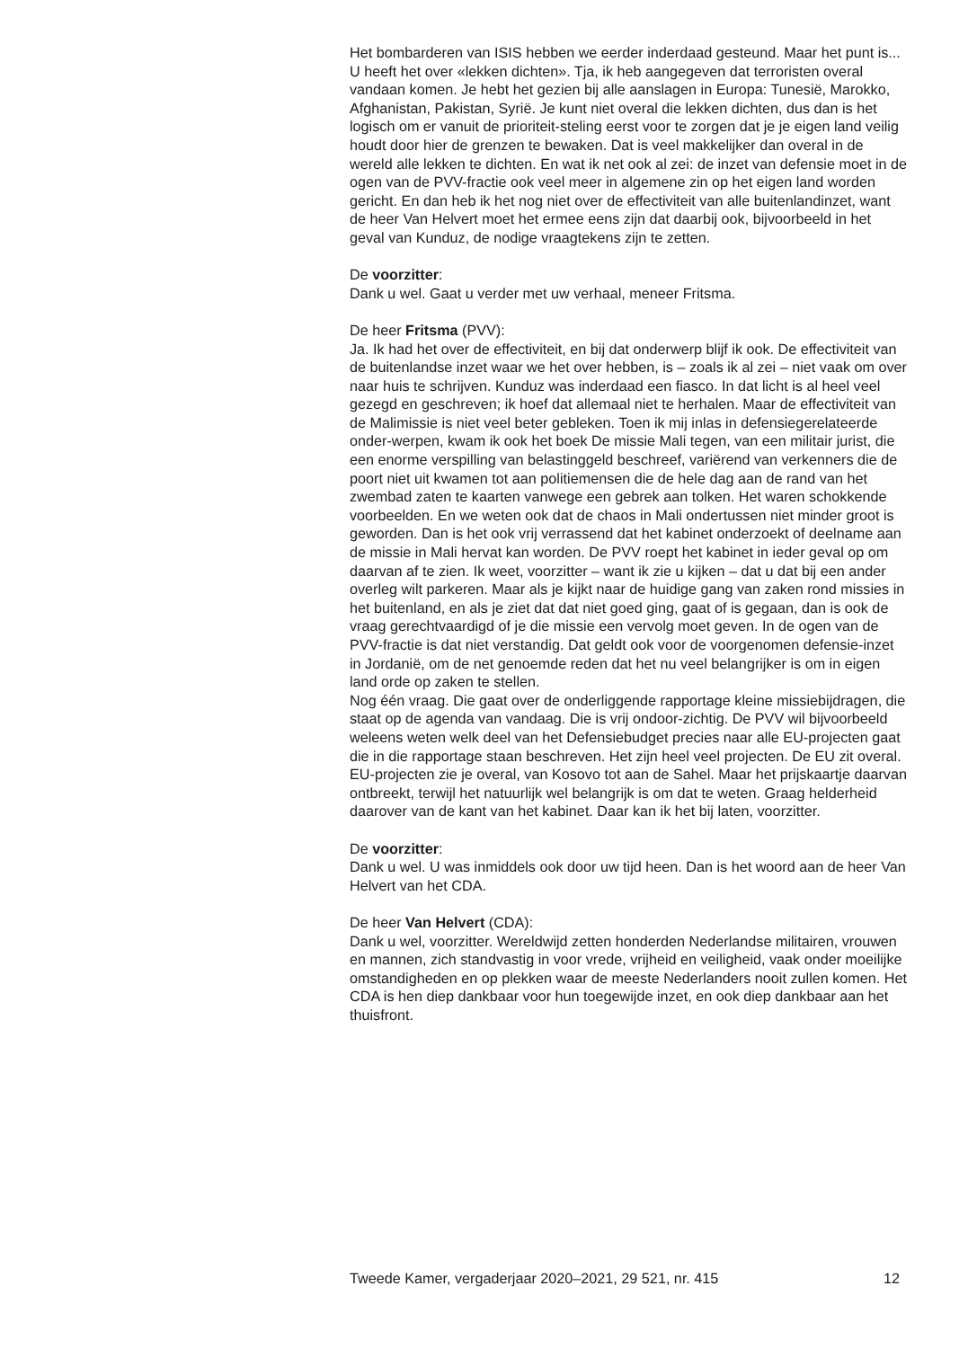Het bombarderen van ISIS hebben we eerder inderdaad gesteund. Maar het punt is... U heeft het over «lekken dichten». Tja, ik heb aangegeven dat terroristen overal vandaan komen. Je hebt het gezien bij alle aanslagen in Europa: Tunesië, Marokko, Afghanistan, Pakistan, Syrië. Je kunt niet overal die lekken dichten, dus dan is het logisch om er vanuit de prioriteit-steling eerst voor te zorgen dat je je eigen land veilig houdt door hier de grenzen te bewaken. Dat is veel makkelijker dan overal in de wereld alle lekken te dichten. En wat ik net ook al zei: de inzet van defensie moet in de ogen van de PVV-fractie ook veel meer in algemene zin op het eigen land worden gericht. En dan heb ik het nog niet over de effectiviteit van alle buitenlandinzet, want de heer Van Helvert moet het ermee eens zijn dat daarbij ook, bijvoorbeeld in het geval van Kunduz, de nodige vraagtekens zijn te zetten.
De voorzitter:
Dank u wel. Gaat u verder met uw verhaal, meneer Fritsma.
De heer Fritsma (PVV):
Ja. Ik had het over de effectiviteit, en bij dat onderwerp blijf ik ook. De effectiviteit van de buitenlandse inzet waar we het over hebben, is – zoals ik al zei – niet vaak om over naar huis te schrijven. Kunduz was inderdaad een fiasco. In dat licht is al heel veel gezegd en geschreven; ik hoef dat allemaal niet te herhalen. Maar de effectiviteit van de Malimissie is niet veel beter gebleken. Toen ik mij inlas in defensiegerelateerde onder-werpen, kwam ik ook het boek De missie Mali tegen, van een militair jurist, die een enorme verspilling van belastinggeld beschreef, variërend van verkenners die de poort niet uit kwamen tot aan politiemensen die de hele dag aan de rand van het zwembad zaten te kaarten vanwege een gebrek aan tolken. Het waren schokkende voorbeelden. En we weten ook dat de chaos in Mali ondertussen niet minder groot is geworden. Dan is het ook vrij verrassend dat het kabinet onderzoekt of deelname aan de missie in Mali hervat kan worden. De PVV roept het kabinet in ieder geval op om daarvan af te zien. Ik weet, voorzitter – want ik zie u kijken – dat u dat bij een ander overleg wilt parkeren. Maar als je kijkt naar de huidige gang van zaken rond missies in het buitenland, en als je ziet dat dat niet goed ging, gaat of is gegaan, dan is ook de vraag gerechtvaardigd of je die missie een vervolg moet geven. In de ogen van de PVV-fractie is dat niet verstandig. Dat geldt ook voor de voorgenomen defensie-inzet in Jordanië, om de net genoemde reden dat het nu veel belangrijker is om in eigen land orde op zaken te stellen.
Nog één vraag. Die gaat over de onderliggende rapportage kleine missiebijdragen, die staat op de agenda van vandaag. Die is vrij ondoor-zichtig. De PVV wil bijvoorbeeld weleens weten welk deel van het Defensiebudget precies naar alle EU-projecten gaat die in die rapportage staan beschreven. Het zijn heel veel projecten. De EU zit overal. EU-projecten zie je overal, van Kosovo tot aan de Sahel. Maar het prijskaartje daarvan ontbreekt, terwijl het natuurlijk wel belangrijk is om dat te weten. Graag helderheid daarover van de kant van het kabinet. Daar kan ik het bij laten, voorzitter.
De voorzitter:
Dank u wel. U was inmiddels ook door uw tijd heen. Dan is het woord aan de heer Van Helvert van het CDA.
De heer Van Helvert (CDA):
Dank u wel, voorzitter. Wereldwijd zetten honderden Nederlandse militairen, vrouwen en mannen, zich standvastig in voor vrede, vrijheid en veiligheid, vaak onder moeilijke omstandigheden en op plekken waar de meeste Nederlanders nooit zullen komen. Het CDA is hen diep dankbaar voor hun toegewijde inzet, en ook diep dankbaar aan het thuisfront.
Tweede Kamer, vergaderjaar 2020–2021, 29 521, nr. 415 12